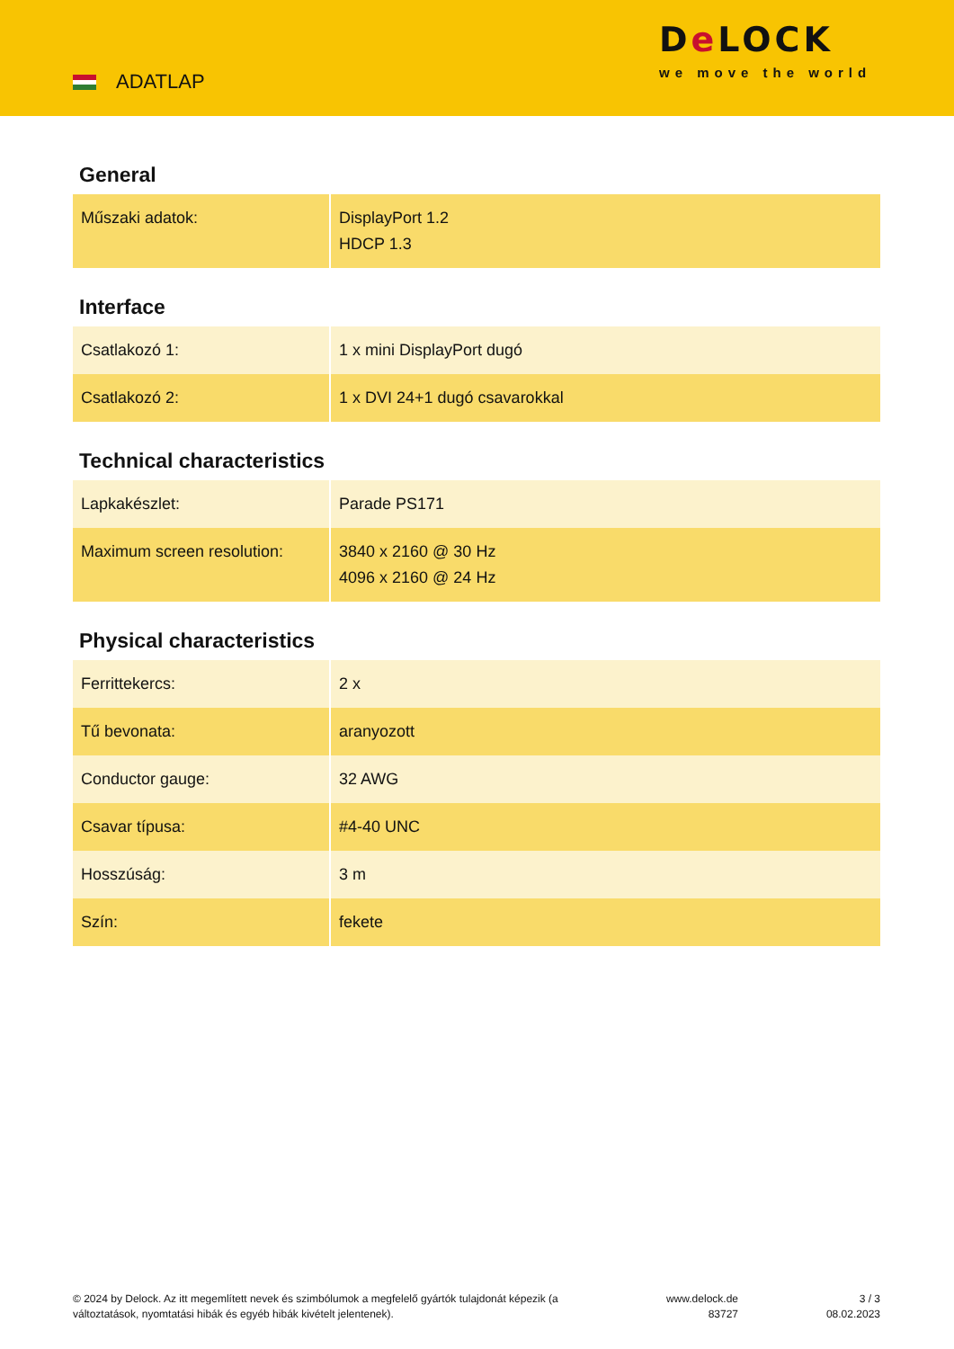ADATLAP
De LOCK
we move the world
General
| Műszaki adatok: | DisplayPort 1.2 HDCP 1.3 |
Interface
| Csatlakozó 1: | 1 x mini DisplayPort dugó |
| Csatlakozó 2: | 1 x DVI 24+1 dugó csavarokkal |
Technical characteristics
| Lapkakészlet: | Parade PS171 |
| Maximum screen resolution: | 3840 x 2160 @ 30 Hz 4096 x 2160 @ 24 Hz |
Physical characteristics
| Ferrittekercs: | 2 x |
| Tű bevonata: | aranyozott |
| Conductor gauge: | 32 AWG |
| Csavar típusa: | #4-40 UNC |
| Hosszúság: | 3 m |
| Szín: | fekete |
© 2024 by Delock. Az itt megemlített nevek és szimbólumok a megfelelő gyártók tulajdonát képezik (a változtatások, nyomtatási hibák és egyéb hibák kivételt jelentenek).
www.delock.de
83727
3 / 3
08.02.2023